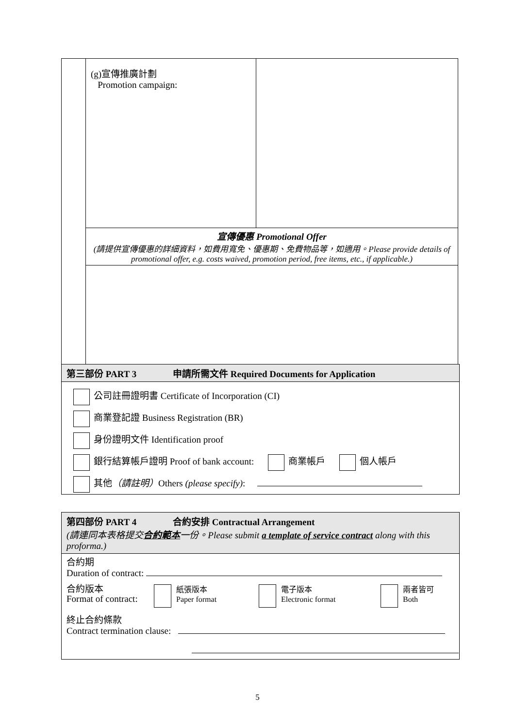| | (g)宣傳推廣計劃 Promotion campaign: | |
| | 宣傳優惠 Promotional Offer (請提供宣傳優惠的詳細資料，如費用寬免、優惠期、免費物品等，如適用。Please provide details of promotional offer, e.g. costs waived, promotion period, free items, etc., if applicable.) | |
第三部份 PART 3 申請所需文件 Required Documents for Application
公司註冊證明書 Certificate of Incorporation (CI)
商業登記證 Business Registration (BR)
身份證明文件 Identification proof
銀行結算帳戶證明 Proof of bank account: 商業帳戶 個人帳戶
其他（請註明）Others (please specify):
第四部份 PART 4 合約安排 Contractual Arrangement
(請連同本表格提交合約範本一份。Please submit a template of service contract along with this proforma.)
合約期
Duration of contract:
合約版本
Format of contract: 紙張版本
Paper format 電子版本
Electronic format 兩者皆可
Both
終止合約條款
Contract termination clause:
5